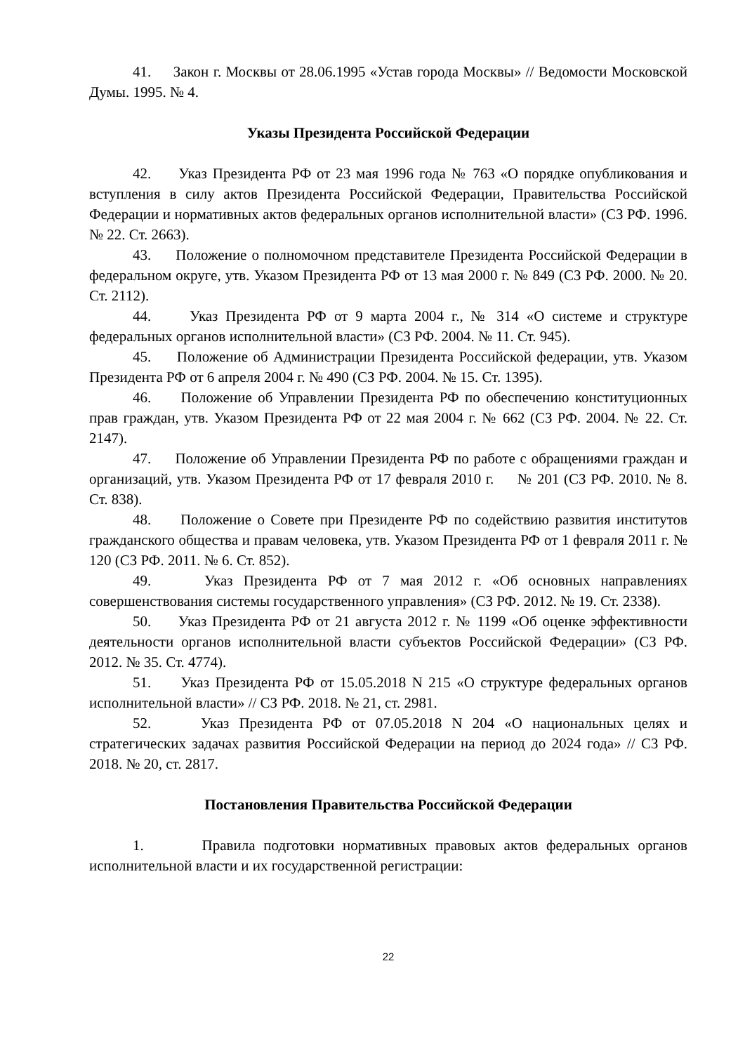41. Закон г. Москвы от 28.06.1995 «Устав города Москвы» // Ведомости Московской Думы. 1995. № 4.
Указы Президента Российской Федерации
42. Указ Президента РФ от 23 мая 1996 года № 763 «О порядке опубликования и вступления в силу актов Президента Российской Федерации, Правительства Российской Федерации и нормативных актов федеральных органов исполнительной власти» (СЗ РФ. 1996. № 22. Ст. 2663).
43. Положение о полномочном представителе Президента Российской Федерации в федеральном округе, утв. Указом Президента РФ от 13 мая 2000 г. № 849 (СЗ РФ. 2000. № 20. Ст. 2112).
44. Указ Президента РФ от 9 марта 2004 г., № 314 «О системе и структуре федеральных органов исполнительной власти» (СЗ РФ. 2004. № 11. Ст. 945).
45. Положение об Администрации Президента Российской федерации, утв. Указом Президента РФ от 6 апреля 2004 г. № 490 (СЗ РФ. 2004. № 15. Ст. 1395).
46. Положение об Управлении Президента РФ по обеспечению конституционных прав граждан, утв. Указом Президента РФ от 22 мая 2004 г. № 662 (СЗ РФ. 2004. № 22. Ст. 2147).
47. Положение об Управлении Президента РФ по работе с обращениями граждан и организаций, утв. Указом Президента РФ от 17 февраля 2010 г. № 201 (СЗ РФ. 2010. № 8. Ст. 838).
48. Положение о Совете при Президенте РФ по содействию развития институтов гражданского общества и правам человека, утв. Указом Президента РФ от 1 февраля 2011 г. № 120 (СЗ РФ. 2011. № 6. Ст. 852).
49. Указ Президента РФ от 7 мая 2012 г. «Об основных направлениях совершенствования системы государственного управления» (СЗ РФ. 2012. № 19. Ст. 2338).
50. Указ Президента РФ от 21 августа 2012 г. № 1199 «Об оценке эффективности деятельности органов исполнительной власти субъектов Российской Федерации» (СЗ РФ. 2012. № 35. Ст. 4774).
51. Указ Президента РФ от 15.05.2018 N 215 «О структуре федеральных органов исполнительной власти» // СЗ РФ. 2018. № 21, ст. 2981.
52. Указ Президента РФ от 07.05.2018 N 204 «О национальных целях и стратегических задачах развития Российской Федерации на период до 2024 года» // СЗ РФ. 2018. № 20, ст. 2817.
Постановления Правительства Российской Федерации
1. Правила подготовки нормативных правовых актов федеральных органов исполнительной власти и их государственной регистрации:
22